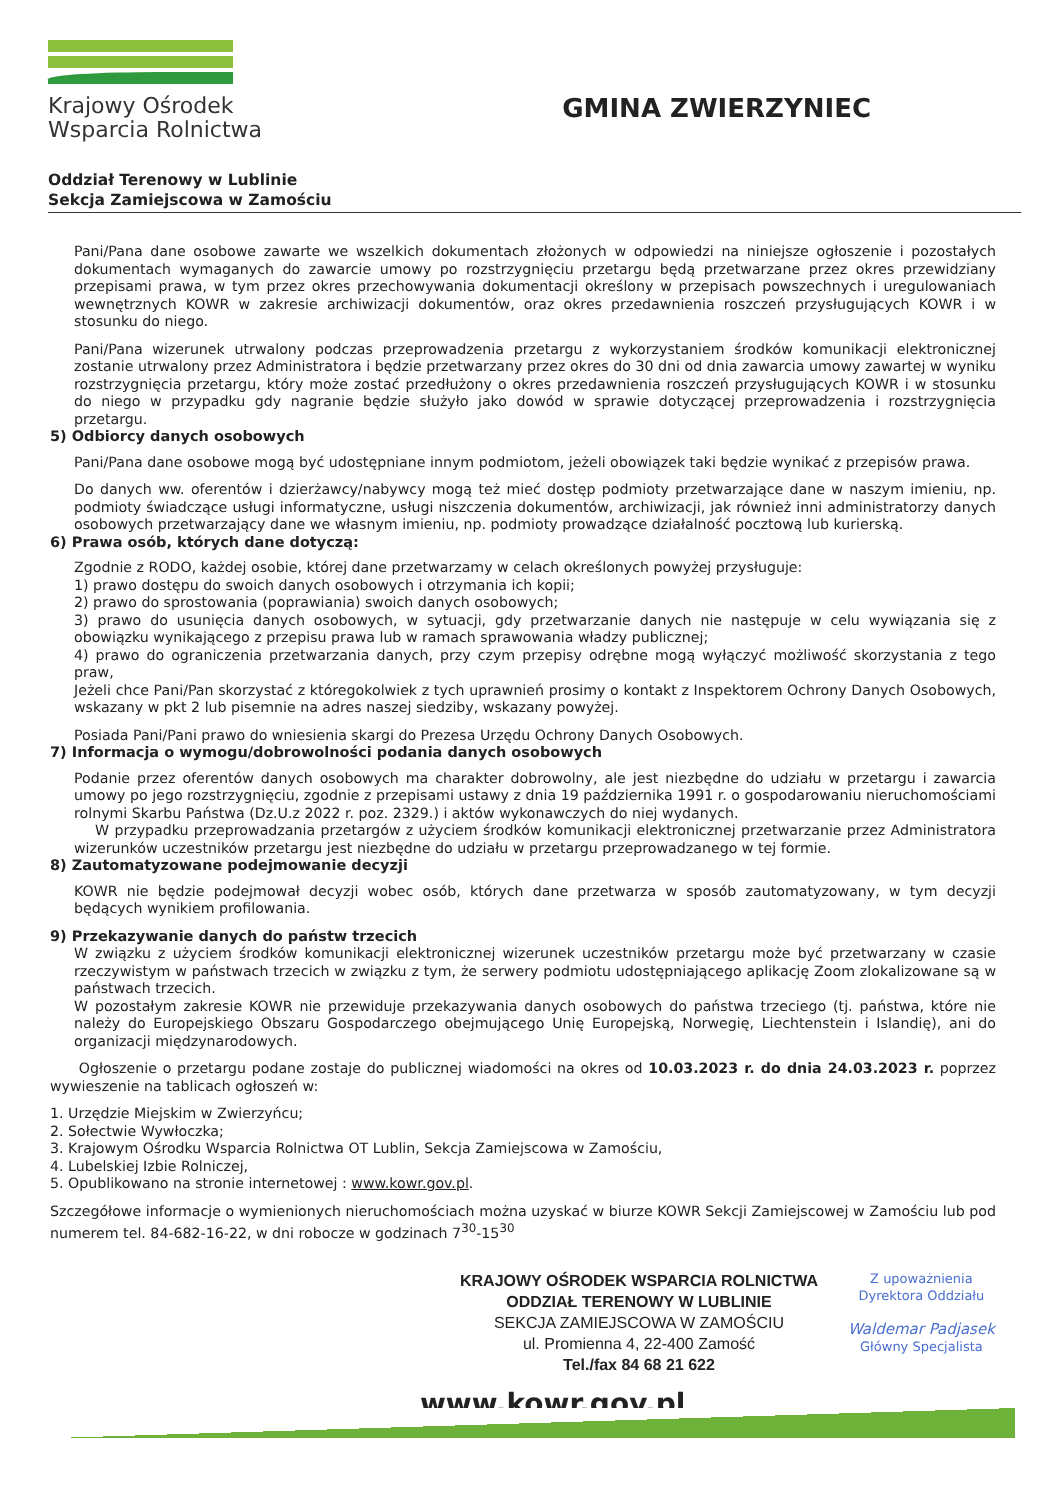Krajowy Ośrodek
Wsparcia Rolnictwa
GMINA ZWIERZYNIEC
Oddział Terenowy w Lublinie
Sekcja Zamiejscowa w Zamościu
Pani/Pana dane osobowe zawarte we wszelkich dokumentach złożonych w odpowiedzi na niniejsze ogłoszenie i pozostałych dokumentach wymaganych do zawarcie umowy po rozstrzygnięciu przetargu będą przetwarzane przez okres przewidziany przepisami prawa, w tym przez okres przechowywania dokumentacji określony w przepisach powszechnych i uregulowaniach wewnętrznych KOWR w zakresie archiwizacji dokumentów, oraz okres przedawnienia roszczeń przysługujących KOWR i w stosunku do niego.
Pani/Pana wizerunek utrwalony podczas przeprowadzenia przetargu z wykorzystaniem środków komunikacji elektronicznej zostanie utrwalony przez Administratora i będzie przetwarzany przez okres do 30 dni od dnia zawarcia umowy zawartej w wyniku rozstrzygnięcia przetargu, który może zostać przedłużony o okres przedawnienia roszczeń przysługujących KOWR i w stosunku do niego w przypadku gdy nagranie będzie służyło jako dowód w sprawie dotyczącej przeprowadzenia i rozstrzygnięcia przetargu.
5) Odbiorcy danych osobowych
Pani/Pana dane osobowe mogą być udostępniane innym podmiotom, jeżeli obowiązek taki będzie wynikać z przepisów prawa.
Do danych ww. oferentów i dzierżawcy/nabywcy mogą też mieć dostęp podmioty przetwarzające dane w naszym imieniu, np. podmioty świadczące usługi informatyczne, usługi niszczenia dokumentów, archiwizacji, jak również inni administratorzy danych osobowych przetwarzający dane we własnym imieniu, np. podmioty prowadzące działalność pocztową lub kurierską.
6) Prawa osób, których dane dotyczą:
Zgodnie z RODO, każdej osobie, której dane przetwarzamy w celach określonych powyżej przysługuje:
1) prawo dostępu do swoich danych osobowych i otrzymania ich kopii;
2) prawo do sprostowania (poprawiania) swoich danych osobowych;
3) prawo do usunięcia danych osobowych, w sytuacji, gdy przetwarzanie danych nie następuje w celu wywiązania się z obowiązku wynikającego z przepisu prawa lub w ramach sprawowania władzy publicznej;
4) prawo do ograniczenia przetwarzania danych, przy czym przepisy odrębne mogą wyłączyć możliwość skorzystania z tego praw,
Jeżeli chce Pani/Pan skorzystać z któregokolwiek z tych uprawnień prosimy o kontakt z Inspektorem Ochrony Danych Osobowych, wskazany w pkt 2 lub pisemnie na adres naszej siedziby, wskazany powyżej.
Posiada Pani/Pani prawo do wniesienia skargi do Prezesa Urzędu Ochrony Danych Osobowych.
7) Informacja o wymogu/dobrowolności podania danych osobowych
Podanie przez oferentów danych osobowych ma charakter dobrowolny, ale jest niezbędne do udziału w przetargu i zawarcia umowy po jego rozstrzygnięciu, zgodnie z przepisami ustawy z dnia 19 października 1991 r. o gospodarowaniu nieruchomościami rolnymi Skarbu Państwa (Dz.U.z 2022 r. poz. 2329.) i aktów wykonawczych do niej wydanych.
W przypadku przeprowadzania przetargów z użyciem środków komunikacji elektronicznej przetwarzanie przez Administratora wizerunków uczestników przetargu jest niezbędne do udziału w przetargu przeprowadzanego w tej formie.
8) Zautomatyzowane podejmowanie decyzji
KOWR nie będzie podejmował decyzji wobec osób, których dane przetwarza w sposób zautomatyzowany, w tym decyzji będących wynikiem profilowania.
9) Przekazywanie danych do państw trzecich
W związku z użyciem środków komunikacji elektronicznej wizerunek uczestników przetargu może być przetwarzany w czasie rzeczywistym w państwach trzecich w związku z tym, że serwery podmiotu udostępniającego aplikację Zoom zlokalizowane są w państwach trzecich.
W pozostałym zakresie KOWR nie przewiduje przekazywania danych osobowych do państwa trzeciego (tj. państwa, które nie należy do Europejskiego Obszaru Gospodarczego obejmującego Unię Europejską, Norwegię, Liechtenstein i Islandię), ani do organizacji międzynarodowych.
Ogłoszenie o przetargu podane zostaje do publicznej wiadomości na okres od 10.03.2023 r. do dnia 24.03.2023 r. poprzez wywieszenie na tablicach ogłoszeń w:
1. Urzędzie Miejskim w Zwierzyńcu;
2. Sołectwie Wywłoczka;
3. Krajowym Ośrodku Wsparcia Rolnictwa OT Lublin, Sekcja Zamiejscowa w Zamościu,
4. Lubelskiej Izbie Rolniczej,
5. Opublikowano na stronie internetowej : www.kowr.gov.pl.
Szczegółowe informacje o wymienionych nieruchomościach można uzyskać w biurze KOWR Sekcji Zamiejscowej w Zamościu lub pod numerem tel. 84-682-16-22, w dni robocze w godzinach 7<sup>30</sup>-15<sup>30</sup>
KRAJOWY OŚRODEK WSPARCIA ROLNICTWA
ODDZIAŁ TERENOWY W LUBLINIE
SEKCJA ZAMIEJSCOWA W ZAMOŚCIU
ul. Promienna 4, 22-400 Zamość
Tel./fax 84 68 21 622
Z upoważnienia
Dyrektora Oddziału
Waldemar Padjasek
Główny Specjalista
www.kowr.gov.pl